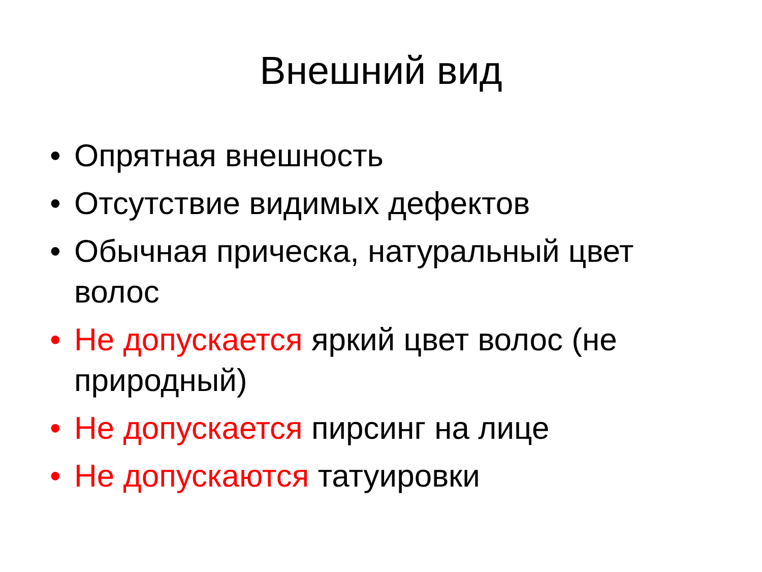Внешний вид
• Опрятная внешность
• Отсутствие видимых дефектов
• Обычная прическа, натуральный цвет волос
• Не допускается яркий цвет волос (не природный)
• Не допускается пирсинг на лице
• Не допускаются татуировки